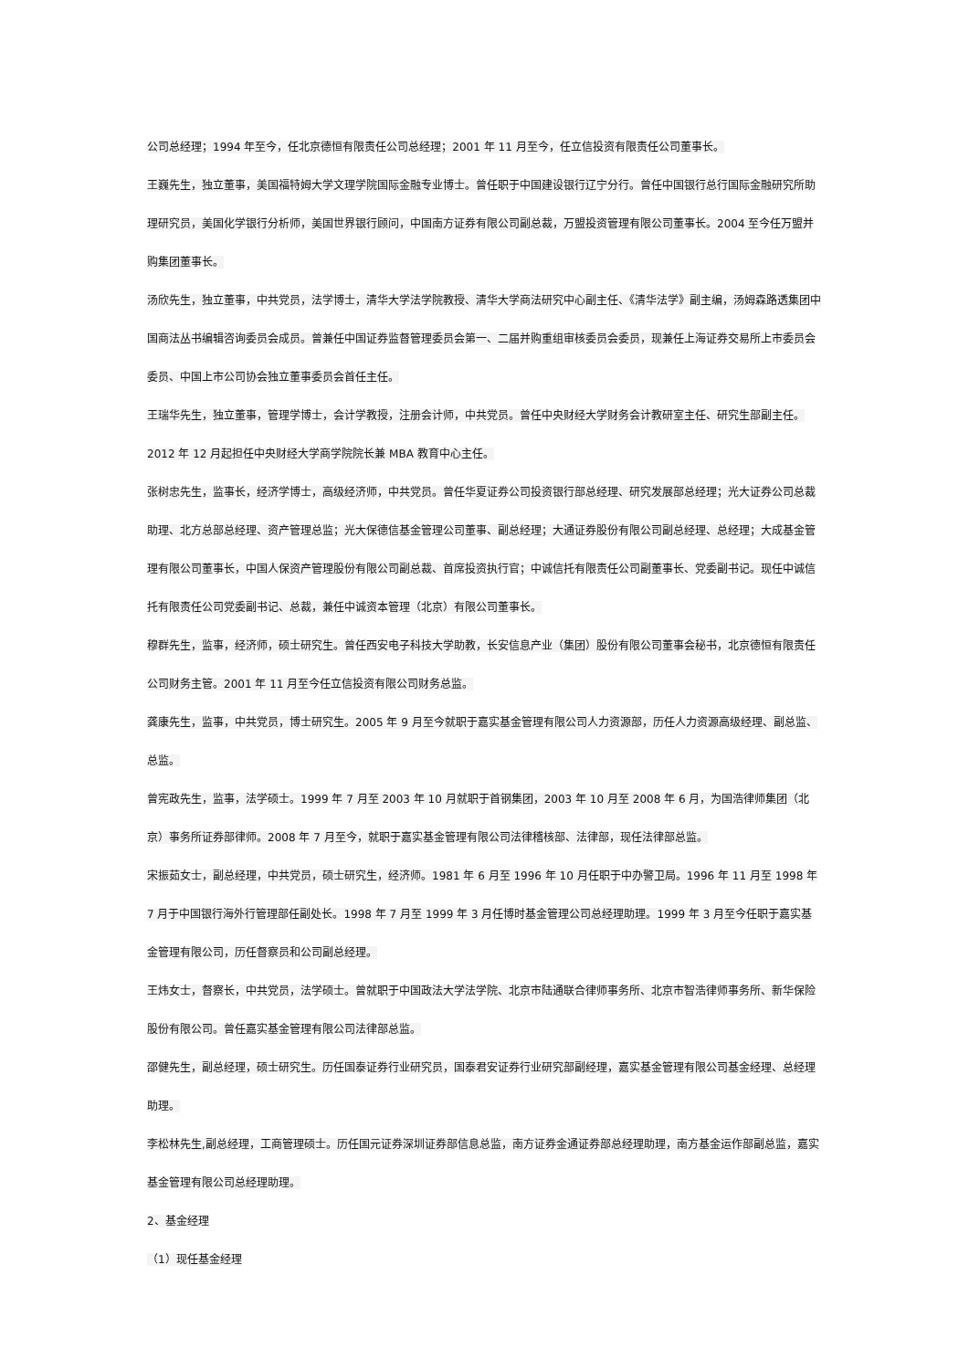公司总经理；1994 年至今，任北京德恒有限责任公司总经理；2001 年 11 月至今，任立信投资有限责任公司董事长。
王巍先生，独立董事，美国福特姆大学文理学院国际金融专业博士。曾任职于中国建设银行辽宁分行。曾任中国银行总行国际金融研究所助理研究员，美国化学银行分析师，美国世界银行顾问，中国南方证券有限公司副总裁，万盟投资管理有限公司董事长。2004 至今任万盟并购集团董事长。
汤欣先生，独立董事，中共党员，法学博士，清华大学法学院教授、清华大学商法研究中心副主任、《清华法学》副主编，汤姆森路透集团中国商法丛书编辑咨询委员会成员。曾兼任中国证券监督管理委员会第一、二届并购重组审核委员会委员，现兼任上海证券交易所上市委员会委员、中国上市公司协会独立董事委员会首任主任。
王瑞华先生，独立董事，管理学博士，会计学教授，注册会计师，中共党员。曾任中央财经大学财务会计教研室主任、研究生部副主任。2012 年 12 月起担任中央财经大学商学院院长兼 MBA 教育中心主任。
张树忠先生，监事长，经济学博士，高级经济师，中共党员。曾任华夏证券公司投资银行部总经理、研究发展部总经理；光大证券公司总裁助理、北方总部总经理、资产管理总监；光大保德信基金管理公司董事、副总经理；大通证券股份有限公司副总经理、总经理；大成基金管理有限公司董事长，中国人保资产管理股份有限公司副总裁、首席投资执行官；中诚信托有限责任公司副董事长、党委副书记。现任中诚信托有限责任公司党委副书记、总裁，兼任中诚资本管理（北京）有限公司董事长。
穆群先生，监事，经济师，硕士研究生。曾任西安电子科技大学助教，长安信息产业（集团）股份有限公司董事会秘书，北京德恒有限责任公司财务主管。2001 年 11 月至今任立信投资有限公司财务总监。
龚康先生，监事，中共党员，博士研究生。2005 年 9 月至今就职于嘉实基金管理有限公司人力资源部，历任人力资源高级经理、副总监、总监。
曾宪政先生，监事，法学硕士。1999 年 7 月至 2003 年 10 月就职于首钢集团，2003 年 10 月至 2008 年 6 月，为国浩律师集团（北京）事务所证券部律师。2008 年 7 月至今，就职于嘉实基金管理有限公司法律稽核部、法律部，现任法律部总监。
宋振茹女士，副总经理，中共党员，硕士研究生，经济师。1981 年 6 月至 1996 年 10 月任职于中办警卫局。1996 年 11 月至 1998 年 7 月于中国银行海外行管理部任副处长。1998 年 7 月至 1999 年 3 月任博时基金管理公司总经理助理。1999 年 3 月至今任职于嘉实基金管理有限公司，历任督察员和公司副总经理。
王炜女士，督察长，中共党员，法学硕士。曾就职于中国政法大学法学院、北京市陆通联合律师事务所、北京市智浩律师事务所、新华保险股份有限公司。曾任嘉实基金管理有限公司法律部总监。
邵健先生，副总经理，硕士研究生。历任国泰证券行业研究员，国泰君安证券行业研究部副经理，嘉实基金管理有限公司基金经理、总经理助理。
李松林先生,副总经理，工商管理硕士。历任国元证券深圳证券部信息总监，南方证券金通证券部总经理助理，南方基金运作部副总监，嘉实基金管理有限公司总经理助理。
2、基金经理
（1）现任基金经理